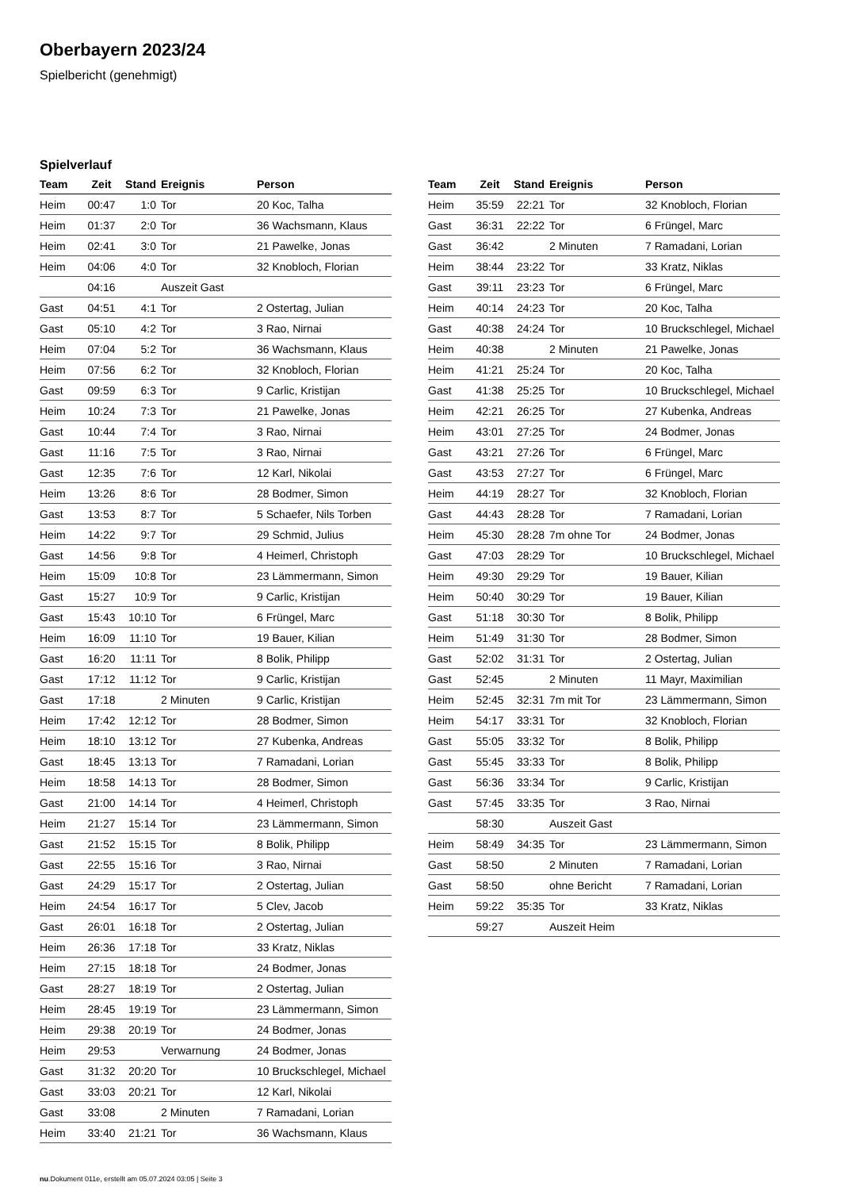Oberbayern 2023/24
Spielbericht (genehmigt)
Spielverlauf
| Team | Zeit | Stand | Ereignis | Person |
| --- | --- | --- | --- | --- |
| Heim | 00:47 | 1:0 | Tor | 20 Koc, Talha |
| Heim | 01:37 | 2:0 | Tor | 36 Wachsmann, Klaus |
| Heim | 02:41 | 3:0 | Tor | 21 Pawelke, Jonas |
| Heim | 04:06 | 4:0 | Tor | 32 Knobloch, Florian |
| | 04:16 | | Auszeit Gast | |
| Gast | 04:51 | 4:1 | Tor | 2 Ostertag, Julian |
| Gast | 05:10 | 4:2 | Tor | 3 Rao, Nirnai |
| Heim | 07:04 | 5:2 | Tor | 36 Wachsmann, Klaus |
| Heim | 07:56 | 6:2 | Tor | 32 Knobloch, Florian |
| Gast | 09:59 | 6:3 | Tor | 9 Carlic, Kristijan |
| Heim | 10:24 | 7:3 | Tor | 21 Pawelke, Jonas |
| Gast | 10:44 | 7:4 | Tor | 3 Rao, Nirnai |
| Gast | 11:16 | 7:5 | Tor | 3 Rao, Nirnai |
| Gast | 12:35 | 7:6 | Tor | 12 Karl, Nikolai |
| Heim | 13:26 | 8:6 | Tor | 28 Bodmer, Simon |
| Gast | 13:53 | 8:7 | Tor | 5 Schaefer, Nils Torben |
| Heim | 14:22 | 9:7 | Tor | 29 Schmid, Julius |
| Gast | 14:56 | 9:8 | Tor | 4 Heimerl, Christoph |
| Heim | 15:09 | 10:8 | Tor | 23 Lämmermann, Simon |
| Gast | 15:27 | 10:9 | Tor | 9 Carlic, Kristijan |
| Gast | 15:43 | 10:10 | Tor | 6 Früngel, Marc |
| Heim | 16:09 | 11:10 | Tor | 19 Bauer, Kilian |
| Gast | 16:20 | 11:11 | Tor | 8 Bolik, Philipp |
| Gast | 17:12 | 11:12 | Tor | 9 Carlic, Kristijan |
| Gast | 17:18 | | 2 Minuten | 9 Carlic, Kristijan |
| Heim | 17:42 | 12:12 | Tor | 28 Bodmer, Simon |
| Heim | 18:10 | 13:12 | Tor | 27 Kubenka, Andreas |
| Gast | 18:45 | 13:13 | Tor | 7 Ramadani, Lorian |
| Heim | 18:58 | 14:13 | Tor | 28 Bodmer, Simon |
| Gast | 21:00 | 14:14 | Tor | 4 Heimerl, Christoph |
| Heim | 21:27 | 15:14 | Tor | 23 Lämmermann, Simon |
| Gast | 21:52 | 15:15 | Tor | 8 Bolik, Philipp |
| Gast | 22:55 | 15:16 | Tor | 3 Rao, Nirnai |
| Gast | 24:29 | 15:17 | Tor | 2 Ostertag, Julian |
| Heim | 24:54 | 16:17 | Tor | 5 Clev, Jacob |
| Gast | 26:01 | 16:18 | Tor | 2 Ostertag, Julian |
| Heim | 26:36 | 17:18 | Tor | 33 Kratz, Niklas |
| Heim | 27:15 | 18:18 | Tor | 24 Bodmer, Jonas |
| Gast | 28:27 | 18:19 | Tor | 2 Ostertag, Julian |
| Heim | 28:45 | 19:19 | Tor | 23 Lämmermann, Simon |
| Heim | 29:38 | 20:19 | Tor | 24 Bodmer, Jonas |
| Heim | 29:53 | | Verwarnung | 24 Bodmer, Jonas |
| Gast | 31:32 | 20:20 | Tor | 10 Bruckschlegel, Michael |
| Gast | 33:03 | 20:21 | Tor | 12 Karl, Nikolai |
| Gast | 33:08 | | 2 Minuten | 7 Ramadani, Lorian |
| Heim | 33:40 | 21:21 | Tor | 36 Wachsmann, Klaus |
| Team | Zeit | Stand | Ereignis | Person |
| --- | --- | --- | --- | --- |
| Heim | 35:59 | 22:21 | Tor | 32 Knobloch, Florian |
| Gast | 36:31 | 22:22 | Tor | 6 Früngel, Marc |
| Gast | 36:42 | | 2 Minuten | 7 Ramadani, Lorian |
| Heim | 38:44 | 23:22 | Tor | 33 Kratz, Niklas |
| Gast | 39:11 | 23:23 | Tor | 6 Früngel, Marc |
| Heim | 40:14 | 24:23 | Tor | 20 Koc, Talha |
| Gast | 40:38 | 24:24 | Tor | 10 Bruckschlegel, Michael |
| Heim | 40:38 | | 2 Minuten | 21 Pawelke, Jonas |
| Heim | 41:21 | 25:24 | Tor | 20 Koc, Talha |
| Gast | 41:38 | 25:25 | Tor | 10 Bruckschlegel, Michael |
| Heim | 42:21 | 26:25 | Tor | 27 Kubenka, Andreas |
| Heim | 43:01 | 27:25 | Tor | 24 Bodmer, Jonas |
| Gast | 43:21 | 27:26 | Tor | 6 Früngel, Marc |
| Gast | 43:53 | 27:27 | Tor | 6 Früngel, Marc |
| Heim | 44:19 | 28:27 | Tor | 32 Knobloch, Florian |
| Gast | 44:43 | 28:28 | Tor | 7 Ramadani, Lorian |
| Heim | 45:30 | 28:28 | 7m ohne Tor | 24 Bodmer, Jonas |
| Gast | 47:03 | 28:29 | Tor | 10 Bruckschlegel, Michael |
| Heim | 49:30 | 29:29 | Tor | 19 Bauer, Kilian |
| Heim | 50:40 | 30:29 | Tor | 19 Bauer, Kilian |
| Gast | 51:18 | 30:30 | Tor | 8 Bolik, Philipp |
| Heim | 51:49 | 31:30 | Tor | 28 Bodmer, Simon |
| Gast | 52:02 | 31:31 | Tor | 2 Ostertag, Julian |
| Gast | 52:45 | | 2 Minuten | 11 Mayr, Maximilian |
| Heim | 52:45 | 32:31 | 7m mit Tor | 23 Lämmermann, Simon |
| Heim | 54:17 | 33:31 | Tor | 32 Knobloch, Florian |
| Gast | 55:05 | 33:32 | Tor | 8 Bolik, Philipp |
| Gast | 55:45 | 33:33 | Tor | 8 Bolik, Philipp |
| Gast | 56:36 | 33:34 | Tor | 9 Carlic, Kristijan |
| Gast | 57:45 | 33:35 | Tor | 3 Rao, Nirnai |
| | 58:30 | | Auszeit Gast | |
| Heim | 58:49 | 34:35 | Tor | 23 Lämmermann, Simon |
| Gast | 58:50 | | 2 Minuten | 7 Ramadani, Lorian |
| Gast | 58:50 | | ohne Bericht | 7 Ramadani, Lorian |
| Heim | 59:22 | 35:35 | Tor | 33 Kratz, Niklas |
| | 59:27 | | Auszeit Heim | |
nu.Dokument 011e, erstellt am 05.07.2024 03:05 | Seite 3